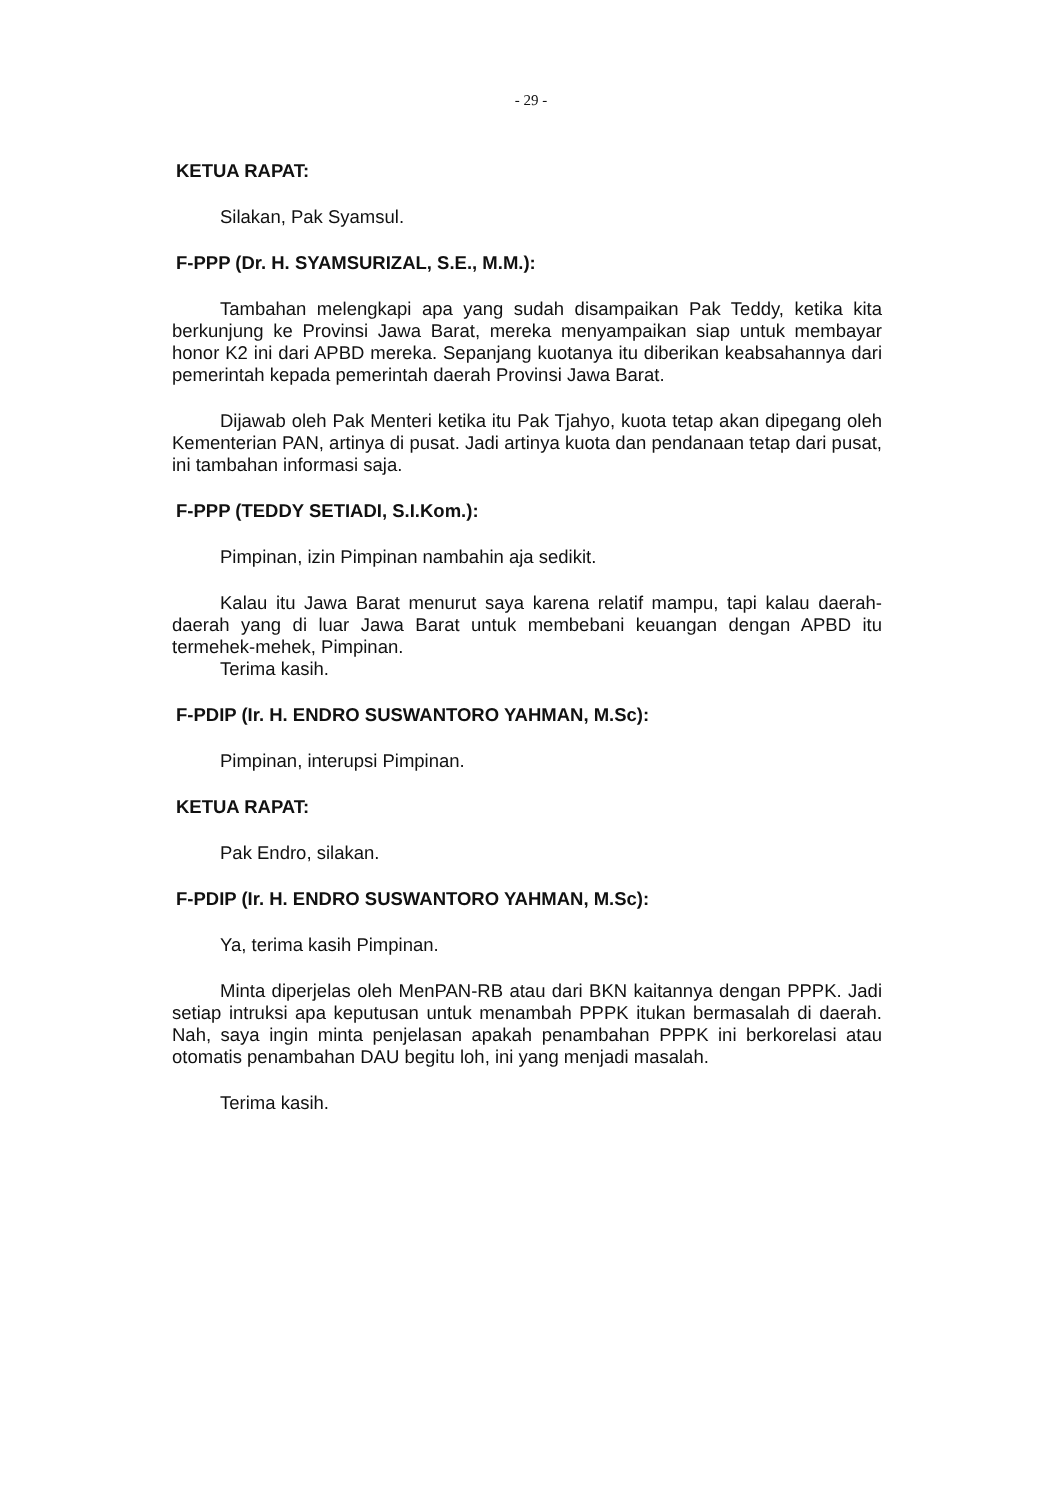- 29 -
KETUA RAPAT:
Silakan, Pak Syamsul.
F-PPP (Dr. H. SYAMSURIZAL, S.E., M.M.):
Tambahan melengkapi apa yang sudah disampaikan Pak Teddy, ketika kita berkunjung ke Provinsi Jawa Barat, mereka menyampaikan siap untuk membayar honor K2 ini dari APBD mereka. Sepanjang kuotanya itu diberikan keabsahannya dari pemerintah kepada pemerintah daerah Provinsi Jawa Barat.
Dijawab oleh Pak Menteri ketika itu Pak Tjahyo, kuota tetap akan dipegang oleh Kementerian PAN, artinya di pusat. Jadi artinya kuota dan pendanaan tetap dari pusat, ini tambahan informasi saja.
F-PPP (TEDDY SETIADI, S.I.Kom.):
Pimpinan, izin Pimpinan nambahin aja sedikit.
Kalau itu Jawa Barat menurut saya karena relatif mampu, tapi kalau daerah-daerah yang di luar Jawa Barat untuk membebani keuangan dengan APBD itu termehek-mehek, Pimpinan.
Terima kasih.
F-PDIP (Ir. H. ENDRO SUSWANTORO YAHMAN, M.Sc):
Pimpinan, interupsi Pimpinan.
KETUA RAPAT:
Pak Endro, silakan.
F-PDIP (Ir. H. ENDRO SUSWANTORO YAHMAN, M.Sc):
Ya, terima kasih Pimpinan.
Minta diperjelas oleh MenPAN-RB atau dari BKN kaitannya dengan PPPK. Jadi setiap intruksi apa keputusan untuk menambah PPPK itukan bermasalah di daerah. Nah, saya ingin minta penjelasan apakah penambahan PPPK ini berkorelasi atau otomatis penambahan DAU begitu loh, ini yang menjadi masalah.
Terima kasih.